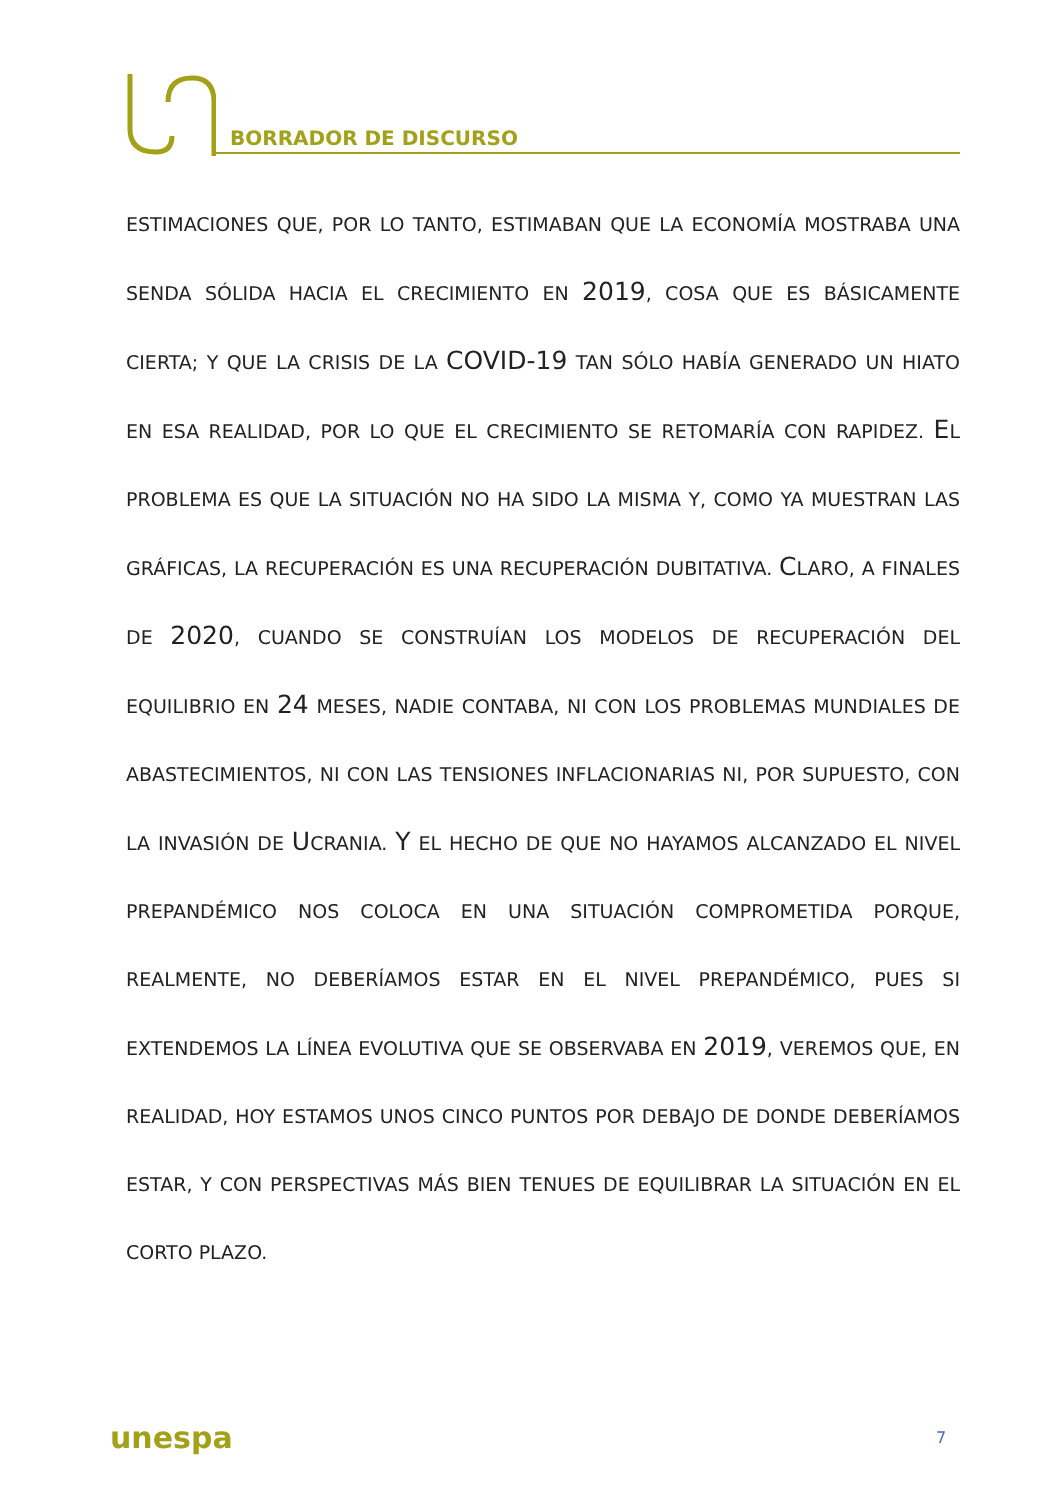BORRADOR DE DISCURSO
ESTIMACIONES QUE, POR LO TANTO, ESTIMABAN QUE LA ECONOMÍA MOSTRABA UNA SENDA SÓLIDA HACIA EL CRECIMIENTO EN 2019, COSA QUE ES BÁSICAMENTE CIERTA; Y QUE LA CRISIS DE LA COVID-19 TAN SÓLO HABÍA GENERADO UN HIATO EN ESA REALIDAD, POR LO QUE EL CRECIMIENTO SE RETOMARÍA CON RAPIDEZ. EL PROBLEMA ES QUE LA SITUACIÓN NO HA SIDO LA MISMA Y, COMO YA MUESTRAN LAS GRÁFICAS, LA RECUPERACIÓN ES UNA RECUPERACIÓN DUBITATIVA. CLARO, A FINALES DE 2020, CUANDO SE CONSTRUÍAN LOS MODELOS DE RECUPERACIÓN DEL EQUILIBRIO EN 24 MESES, NADIE CONTABA, NI CON LOS PROBLEMAS MUNDIALES DE ABASTECIMIENTOS, NI CON LAS TENSIONES INFLACIONARIAS NI, POR SUPUESTO, CON LA INVASIÓN DE UCRANIA. Y EL HECHO DE QUE NO HAYAMOS ALCANZADO EL NIVEL PREPANDÉMICO NOS COLOCA EN UNA SITUACIÓN COMPROMETIDA PORQUE, REALMENTE, NO DEBERÍAMOS ESTAR EN EL NIVEL PREPANDÉMICO, PUES SI EXTENDEMOS LA LÍNEA EVOLUTIVA QUE SE OBSERVABA EN 2019, VEREMOS QUE, EN REALIDAD, HOY ESTAMOS UNOS CINCO PUNTOS POR DEBAJO DE DONDE DEBERÍAMOS ESTAR, Y CON PERSPECTIVAS MÁS BIEN TENUES DE EQUILIBRAR LA SITUACIÓN EN EL CORTO PLAZO.
unespa 7